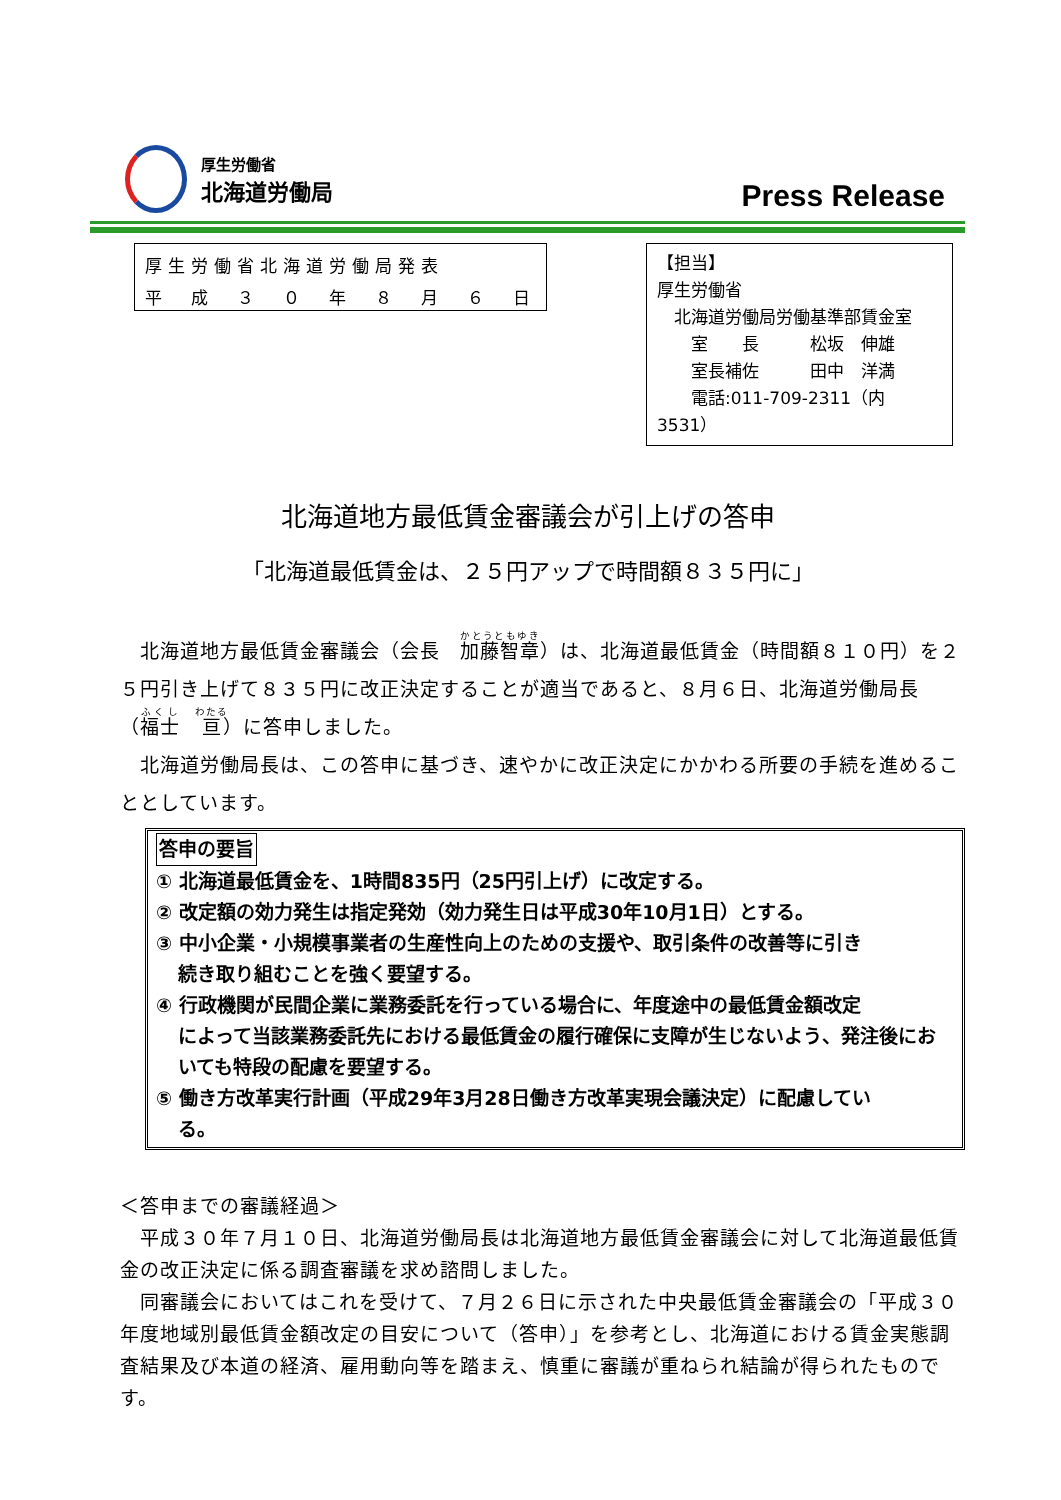厚生労働省
北海道労働局
Press Release
厚生労働省北海道労働局発表
平　成　３　０　年　８　月　６　日
【担当】
厚生労働省
　北海道労働局労働基準部賃金室
　　室　　長　　　松坂　伸雄
　　室長補佐　　　田中　洋満
　　電話:011-709-2311（内 3531）
北海道地方最低賃金審議会が引上げの答申
「北海道最低賃金は、２５円アップで時間額８３５円に」
　北海道地方最低賃金審議会（会長　加藤智章）は、北海道最低賃金（時間額８１０円）を２５円引き上げて８３５円に改正決定することが適当であると、８月６日、北海道労働局長（福士　亘）に答申しました。
　北海道労働局長は、この答申に基づき、速やかに改正決定にかかわる所要の手続を進めることとしています。
答申の要旨
① 北海道最低賃金を、1時間835円（25円引上げ）に改定する。
② 改定額の効力発生は指定発効（効力発生日は平成30年10月1日）とする。
③ 中小企業・小規模事業者の生産性向上のための支援や、取引条件の改善等に引き
続き取り組むことを強く要望する。
④ 行政機関が民間企業に業務委託を行っている場合に、年度途中の最低賃金額改定
によって当該業務委託先における最低賃金の履行確保に支障が生じないよう、発注後においても特段の配慮を要望する。
⑤ 働き方改革実行計画（平成29年3月28日働き方改革実現会議決定）に配慮してい
る。
＜答申までの審議経過＞
　平成３０年７月１０日、北海道労働局長は北海道地方最低賃金審議会に対して北海道最低賃金の改正決定に係る調査審議を求め諮問しました。
　同審議会においてはこれを受けて、７月２６日に示された中央最低賃金審議会の「平成３０年度地域別最低賃金額改定の目安について（答申）」を参考とし、北海道における賃金実態調査結果及び本道の経済、雇用動向等を踏まえ、慎重に審議が重ねられ結論が得られたものです。